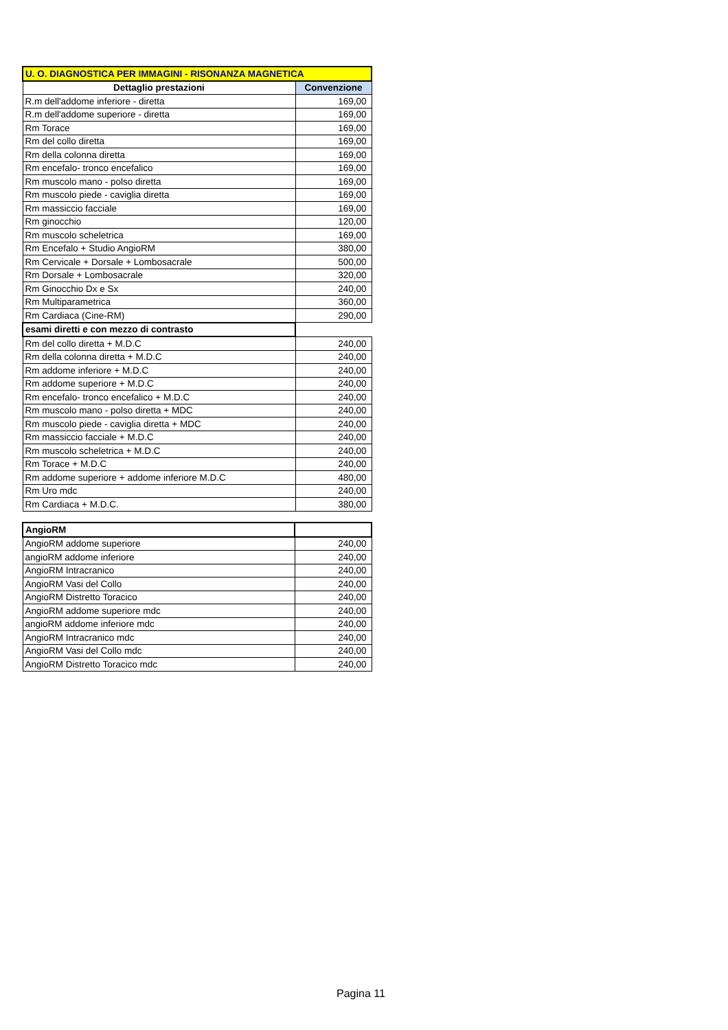| U. O. DIAGNOSTICA PER IMMAGINI - RISONANZA MAGNETICA | |
| --- | --- |
| Dettaglio prestazioni | Convenzione |
| R.m dell'addome inferiore - diretta | 169,00 |
| R.m dell'addome superiore - diretta | 169,00 |
| Rm Torace | 169,00 |
| Rm del collo diretta | 169,00 |
| Rm della colonna diretta | 169,00 |
| Rm encefalo- tronco encefalico | 169,00 |
| Rm muscolo mano - polso diretta | 169,00 |
| Rm muscolo piede - caviglia diretta | 169,00 |
| Rm massiccio facciale | 169,00 |
| Rm ginocchio | 120,00 |
| Rm muscolo scheletrica | 169,00 |
| Rm Encefalo + Studio AngioRM | 380,00 |
| Rm Cervicale + Dorsale + Lombosacrale | 500,00 |
| Rm Dorsale + Lombosacrale | 320,00 |
| Rm Ginocchio Dx e Sx | 240,00 |
| Rm Multiparametrica | 360,00 |
| Rm Cardiaca (Cine-RM) | 290,00 |
| esami diretti e con mezzo di contrasto | |
| Rm del collo diretta + M.D.C | 240,00 |
| Rm della colonna diretta + M.D.C | 240,00 |
| Rm addome inferiore + M.D.C | 240,00 |
| Rm addome superiore + M.D.C | 240,00 |
| Rm encefalo- tronco encefalico + M.D.C | 240,00 |
| Rm muscolo mano - polso diretta + MDC | 240,00 |
| Rm muscolo piede - caviglia diretta + MDC | 240,00 |
| Rm massiccio facciale + M.D.C | 240,00 |
| Rm muscolo scheletrica + M.D.C | 240,00 |
| Rm Torace + M.D.C | 240,00 |
| Rm addome superiore + addome inferiore M.D.C | 480,00 |
| Rm Uro mdc | 240,00 |
| Rm Cardiaca + M.D.C. | 380,00 |
| AngioRM | |
| AngioRM addome superiore | 240,00 |
| angioRM addome inferiore | 240,00 |
| AngioRM Intracranico | 240,00 |
| AngioRM Vasi del Collo | 240,00 |
| AngioRM Distretto Toracico | 240,00 |
| AngioRM addome superiore mdc | 240,00 |
| angioRM addome inferiore mdc | 240,00 |
| AngioRM Intracranico mdc | 240,00 |
| AngioRM Vasi del Collo mdc | 240,00 |
| AngioRM Distretto Toracico mdc | 240,00 |
Pagina 11